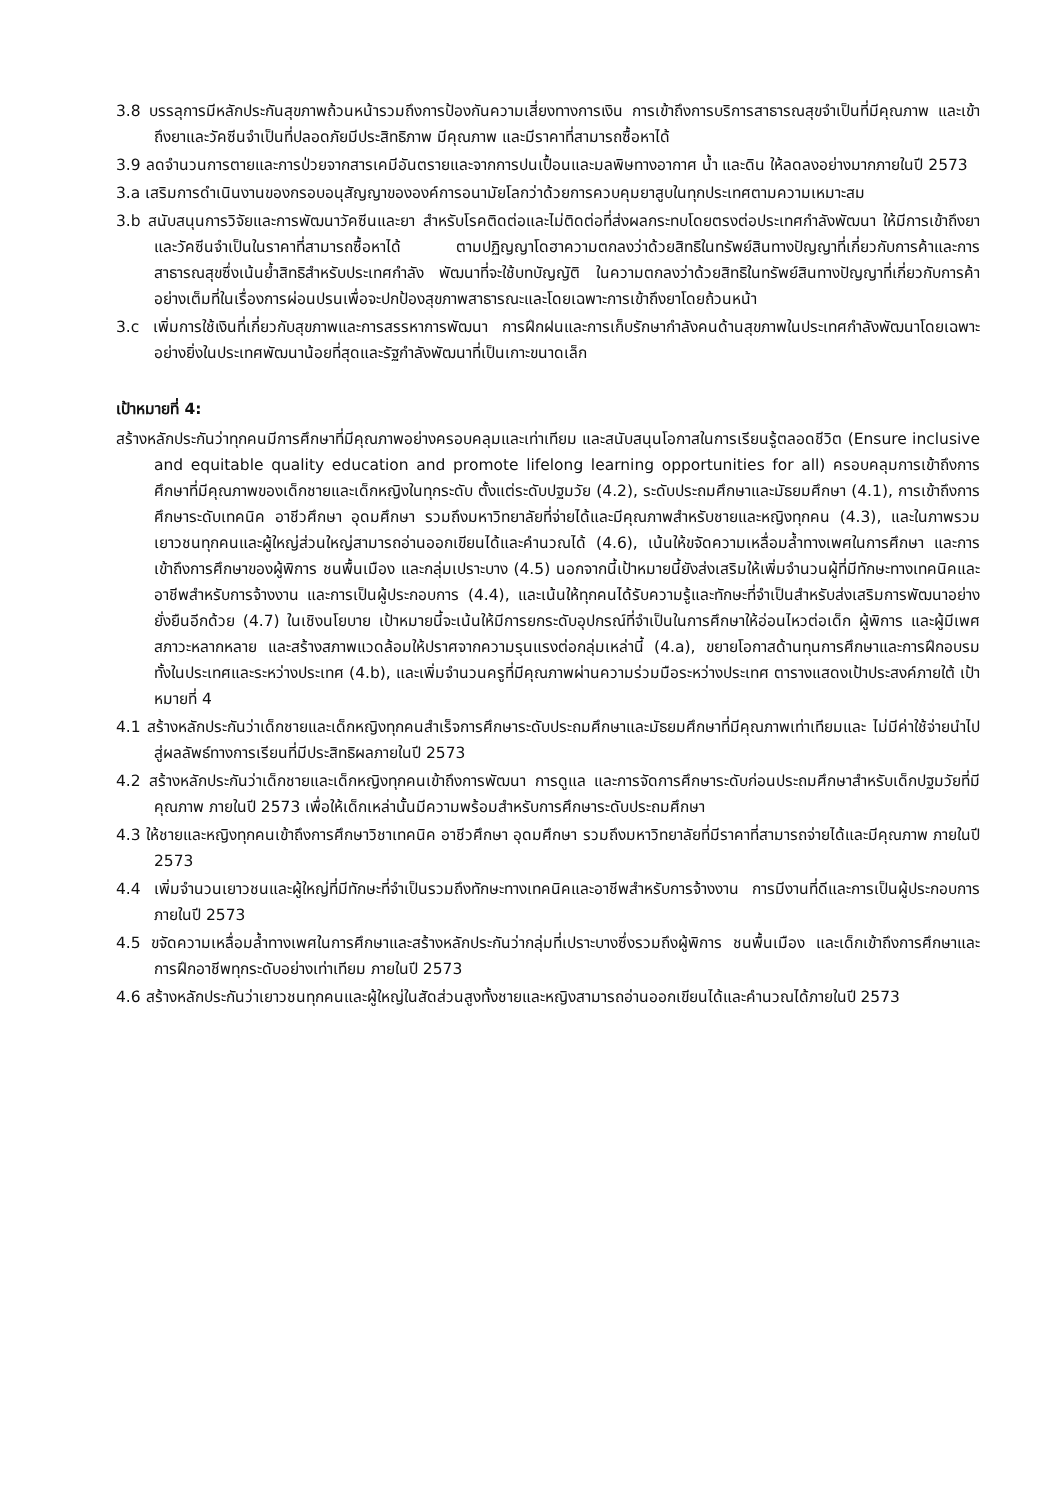3.8 บรรลุการมีหลักประกันสุขภาพถ้วนหน้ารวมถึงการป้องกันความเสี่ยงทางการเงิน การเข้าถึงการบริการสาธารณสุขจำเป็นที่มีคุณภาพ และเข้าถึงยาและวัคซีนจำเป็นที่ปลอดภัยมีประสิทธิภาพ มีคุณภาพ และมีราคาที่สามารถซื้อหาได้
3.9 ลดจำนวนการตายและการป่วยจากสารเคมีอันตรายและจากการปนเปื้อนและมลพิษทางอากาศ น้ำ และดิน ให้ลดลงอย่างมากภายในปี 2573
3.a เสริมการดำเนินงานของกรอบอนุสัญญาขององค์การอนามัยโลกว่าด้วยการควบคุมยาสูบในทุกประเทศตามความเหมาะสม
3.b สนับสนุนการวิจัยและการพัฒนาวัคซีนและยา สำหรับโรคติดต่อและไม่ติดต่อที่ส่งผลกระทบโดยตรงต่อประเทศกำลังพัฒนา ให้มีการเข้าถึงยา และวัคซีนจำเป็นในราคาที่สามารถซื้อหาได้ ตามปฏิญญาโดฮาความตกลงว่าด้วยสิทธิในทรัพย์สินทางปัญญาที่เกี่ยวกับการค้าและการสาธารณสุขซึ่งเน้นย้ำสิทธิสำหรับประเทศกำลัง พัฒนาที่จะใช้บทบัญญัติ ในความตกลงว่าด้วยสิทธิในทรัพย์สินทางปัญญาที่เกี่ยวกับการค้าอย่างเต็มที่ในเรื่องการผ่อนปรนเพื่อจะปกป้องสุขภาพสาธารณะและโดยเฉพาะการเข้าถึงยาโดยถ้วนหน้า
3.c เพิ่มการใช้เงินที่เกี่ยวกับสุขภาพและการสรรหาการพัฒนา การฝึกฝนและการเก็บรักษากำลังคนด้านสุขภาพในประเทศกำลังพัฒนาโดยเฉพาะอย่างยิ่งในประเทศพัฒนาน้อยที่สุดและรัฐกำลังพัฒนาที่เป็นเกาะขนาดเล็ก
เป้าหมายที่ 4:
สร้างหลักประกันว่าทุกคนมีการศึกษาที่มีคุณภาพอย่างครอบคลุมและเท่าเทียม และสนับสนุนโอกาสในการเรียนรู้ตลอดชีวิต (Ensure inclusive and equitable quality education and promote lifelong learning opportunities for all) ครอบคลุมการเข้าถึงการศึกษาที่มีคุณภาพของเด็กชายและเด็กหญิงในทุกระดับ ตั้งแต่ระดับปฐมวัย (4.2), ระดับประถมศึกษาและมัธยมศึกษา (4.1), การเข้าถึงการศึกษาระดับเทคนิค อาชีวศึกษา อุดมศึกษา รวมถึงมหาวิทยาลัยที่จ่ายได้และมีคุณภาพสำหรับชายและหญิงทุกคน (4.3), และในภาพรวมเยาวชนทุกคนและผู้ใหญ่ส่วนใหญ่สามารถอ่านออกเขียนได้และคำนวณได้ (4.6), เน้นให้ขจัดความเหลื่อมล้ำทางเพศในการศึกษา และการเข้าถึงการศึกษาของผู้พิการ ชนพื้นเมือง และกลุ่มเปราะบาง (4.5) นอกจากนี้เป้าหมายนี้ยังส่งเสริมให้เพิ่มจำนวนผู้ที่มีทักษะทางเทคนิคและอาชีพสำหรับการจ้างงาน และการเป็นผู้ประกอบการ (4.4), และเน้นให้ทุกคนได้รับความรู้และทักษะที่จำเป็นสำหรับส่งเสริมการพัฒนาอย่างยั่งยืนอีกด้วย (4.7) ในเชิงนโยบาย เป้าหมายนี้จะเน้นให้มีการยกระดับอุปกรณ์ที่จำเป็นในการศึกษาให้อ่อนไหวต่อเด็ก ผู้พิการ และผู้มีเพศสภาวะหลากหลาย และสร้างสภาพแวดล้อมให้ปราศจากความรุนแรงต่อกลุ่มเหล่านี้ (4.a), ขยายโอกาสด้านทุนการศึกษาและการฝึกอบรมทั้งในประเทศและระหว่างประเทศ (4.b), และเพิ่มจำนวนครูที่มีคุณภาพผ่านความร่วมมือระหว่างประเทศ ตารางแสดงเป้าประสงค์ภายใต้ เป้าหมายที่ 4
4.1 สร้างหลักประกันว่าเด็กชายและเด็กหญิงทุกคนสำเร็จการศึกษาระดับประถมศึกษาและมัธยมศึกษาที่มีคุณภาพเท่าเทียมและ ไม่มีค่าใช้จ่ายนำไปสู่ผลลัพธ์ทางการเรียนที่มีประสิทธิผลภายในปี 2573
4.2 สร้างหลักประกันว่าเด็กชายและเด็กหญิงทุกคนเข้าถึงการพัฒนา การดูแล และการจัดการศึกษาระดับก่อนประถมศึกษาสำหรับเด็กปฐมวัยที่มีคุณภาพ ภายในปี 2573 เพื่อให้เด็กเหล่านั้นมีความพร้อมสำหรับการศึกษาระดับประถมศึกษา
4.3 ให้ชายและหญิงทุกคนเข้าถึงการศึกษาวิชาเทคนิค อาชีวศึกษา อุดมศึกษา รวมถึงมหาวิทยาลัยที่มีราคาที่สามารถจ่ายได้และมีคุณภาพ ภายในปี 2573
4.4 เพิ่มจำนวนเยาวชนและผู้ใหญ่ที่มีทักษะที่จำเป็นรวมถึงทักษะทางเทคนิคและอาชีพสำหรับการจ้างงาน การมีงานที่ดีและการเป็นผู้ประกอบการภายในปี 2573
4.5 ขจัดความเหลื่อมล้ำทางเพศในการศึกษาและสร้างหลักประกันว่ากลุ่มที่เปราะบางซึ่งรวมถึงผู้พิการ ชนพื้นเมือง และเด็กเข้าถึงการศึกษาและการฝึกอาชีพทุกระดับอย่างเท่าเทียม ภายในปี 2573
4.6 สร้างหลักประกันว่าเยาวชนทุกคนและผู้ใหญ่ในสัดส่วนสูงทั้งชายและหญิงสามารถอ่านออกเขียนได้และคำนวณได้ภายในปี 2573